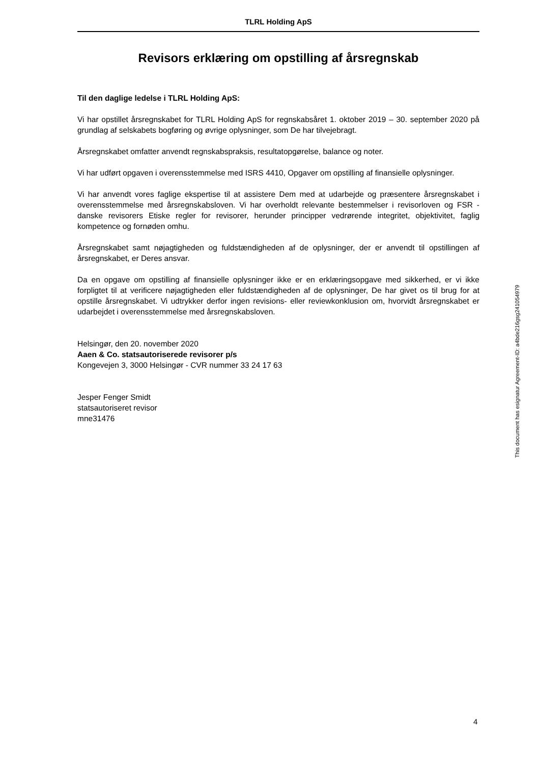TLRL Holding ApS
Revisors erklæring om opstilling af årsregnskab
Til den daglige ledelse i TLRL Holding ApS:
Vi har opstillet årsregnskabet for TLRL Holding ApS for regnskabsåret 1. oktober 2019 – 30. september 2020 på grundlag af selskabets bogføring og øvrige oplysninger, som De har tilvejebragt.
Årsregnskabet omfatter anvendt regnskabspraksis, resultatopgørelse, balance og noter.
Vi har udført opgaven i overensstemmelse med ISRS 4410, Opgaver om opstilling af finansielle oplysninger.
Vi har anvendt vores faglige ekspertise til at assistere Dem med at udarbejde og præsentere årsregnskabet i overensstemmelse med årsregnskabsloven. Vi har overholdt relevante bestemmelser i revisorloven og FSR - danske revisorers Etiske regler for revisorer, herunder principper vedrørende integritet, objektivitet, faglig kompetence og fornøden omhu.
Årsregnskabet samt nøjagtigheden og fuldstændigheden af de oplysninger, der er anvendt til opstillingen af årsregnskabet, er Deres ansvar.
Da en opgave om opstilling af finansielle oplysninger ikke er en erklæringsopgave med sikkerhed, er vi ikke forpligtet til at verificere nøjagtigheden eller fuldstændigheden af de oplysninger, De har givet os til brug for at opstille årsregnskabet. Vi udtrykker derfor ingen revisions- eller reviewkonklusion om, hvorvidt årsregnskabet er udarbejdet i overensstemmelse med årsregnskabsloven.
Helsingør, den 20. november 2020
Aaen & Co. statsautoriserede revisorer p/s
Kongevejen 3, 3000 Helsingør - CVR nummer 33 24 17 63
Jesper Fenger Smidt
statsautoriseret revisor
mne31476
This document has esignatur Agreement-ID: a4bde216gsg241054979
4